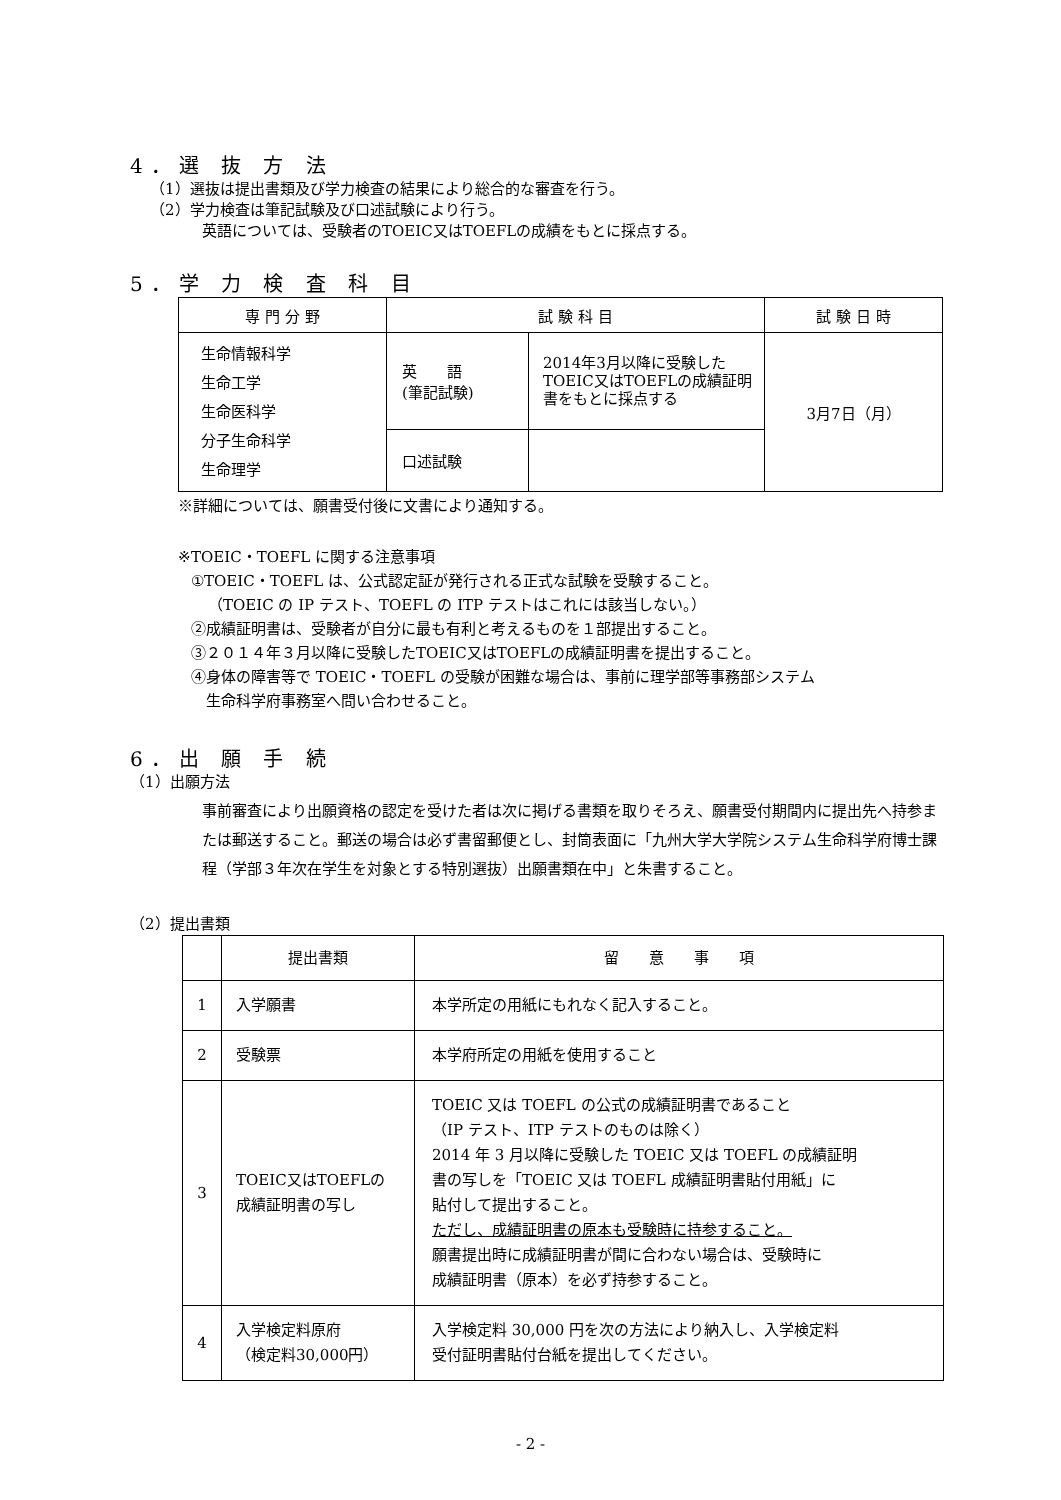4．選 抜 方 法
（1）選抜は提出書類及び学力検査の結果により総合的な審査を行う。
（2）学力検査は筆記試験及び口述試験により行う。
英語については、受験者のTOEIC又はTOEFLの成績をもとに採点する。
5．学 力 検 査 科 目
| 専 門 分 野 | 試 験 科 目 | | 試 験 日 時 |
| --- | --- | --- | --- |
| 生命情報科学 生命工学 生命医科学 分子生命科学 生命理学 | 英 語 (筆記試験) | 2014年3月以降に受験した TOEIC又はTOEFLの成績証明 書をもとに採点する | 3月7日（月） |
| | 口述試験 | | |
※詳細については、願書受付後に文書により通知する。
※TOEIC・TOEFL に関する注意事項
①TOEIC・TOEFL は、公式認定証が発行される正式な試験を受験すること。
（TOEIC の IP テスト、TOEFL の ITP テストはこれには該当しない。）
②成績証明書は、受験者が自分に最も有利と考えるものを１部提出すること。
③２０１４年３月以降に受験したTOEIC又はTOEFLの成績証明書を提出すること。
④身体の障害等で TOEIC・TOEFL の受験が困難な場合は、事前に理学部等事務部システム
生命科学府事務室へ問い合わせること。
6．出 願 手 続
（1）出願方法
事前審査により出願資格の認定を受けた者は次に掲げる書類を取りそろえ、願書受付期間内に提出先へ持参または郵送すること。郵送の場合は必ず書留郵便とし、封筒表面に「九州大学大学院システム生命科学府博士課程（学部３年次在学生を対象とする特別選抜）出願書類在中」と朱書すること。
（2）提出書類
| | 提出書類 | 留 意 事 項 |
| --- | --- | --- |
| 1 | 入学願書 | 本学所定の用紙にもれなく記入すること。 |
| 2 | 受験票 | 本学府所定の用紙を使用すること |
| 3 | TOEIC又はTOEFLの 成績証明書の写し | TOEIC 又は TOEFL の公式の成績証明書であること （IP テスト、ITP テストのものは除く） 2014 年 3 月以降に受験した TOEIC 又は TOEFL の成績証明 書の写しを「TOEIC 又は TOEFL 成績証明書貼付用紙」に 貼付して提出すること。 ただし、成績証明書の原本も受験時に持参すること。 願書提出時に成績証明書が間に合わない場合は、受験時に 成績証明書（原本）を必ず持参すること。 |
| 4 | 入学検定料原府 （検定料30,000円） | 入学検定料 30,000 円を次の方法により納入し、入学検定料 受付証明書貼付台紙を提出してください。 |
- 2 -